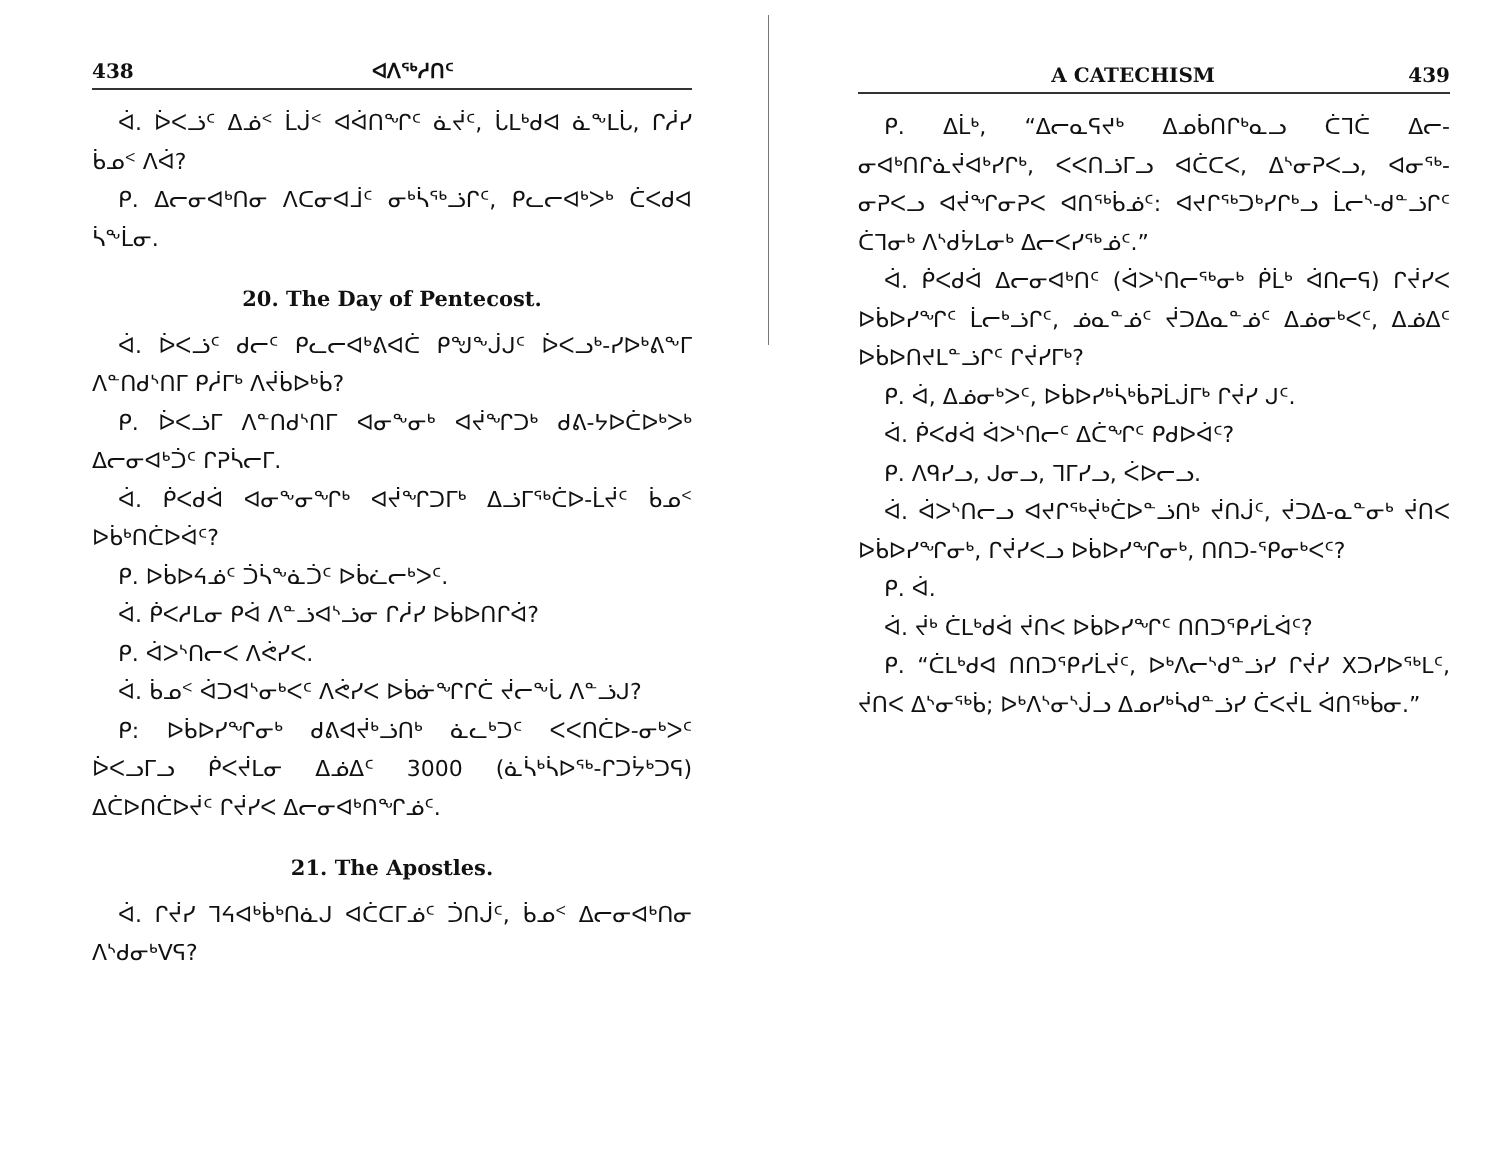438 ᐊᐱᖅᓱᑎᑦ
ᐋ. ᐆᐸᓘᑦ ᐃᓅᑉ ᒫᒎᑉ ᐊᐋᑎᖏᑦ ᓈᔫᑦ, ᒑᒪᒃᑯᐊ ᓈᖕᒪᒑ, ᒋᓲᓯ ᑳᓄᑉ ᐱᐋ?
ᑭ. ᐃᓕᓂᐊᒃᑎᓂ ᐱᑕᓂᐊᒨᑦ ᓂᒃᓵᖅᓘᒋᑦ, ᑭᓚᓕᐊᒃᐳᒃ ᑖᐸᑯᐊ ᓵᖕᒫᓂ.
20. The Day of Pentecost.
ᐋ. ᐆᐸᓘᑦ ᑯᓕᑦ ᑭᓚᓕᐊᒃᕕᐊᑖ ᑭᖑᖕᒎᒍᑦ ᐆᐸᓗᒃ-ᓯᐅᒃᕕᖕᒥ ᐱᓐᑎᑯᔅᑎᒥ ᑭᓲᒥᒃ ᐱᔫᑳᐅᒃᑳ?
ᑭ. ᐆᐸᓘᒥ ᐱᓐᑎᑯᔅᑎᒥ ᐊᓂᖕᓂᒃ ᐊᔫᖏᑐᒃ ᑯᕕ-ᔭᐅᑖᐅᒃᐳᒃ ᐃᓕᓂᐊᒃᑑᑦ ᒋᕈᓵᓕᒥ.
ᐋ. ᑮᐸᑯᐋ ᐊᓂᖕᓂᖏᒃ ᐊᔫᖏᑐᒥᒃ ᐃᓘᒥᖅᑖᐅ-ᒫᔫᑦ ᑳᓄᑉ ᐅᑳᒃᑎᑖᐅᐋᑦ?
ᑭ. ᐅᑳᐅᔦᓅᑦ ᑑᓵᖕᓈᑑᑦ ᐅᑳᓛᓕᒃᐳᑦ.
ᐋ. ᑮᐸᓱᒪᓂ ᑭᐋ ᐱᓐᓘᐊᔅᓘᓂ ᒋᓲᓯ ᐅᑳᐅᑎᒋᐋ?
ᑭ. ᐋᐳᔅᑎᓕᐸ ᐱᕚᓯᐸ.
ᐋ. ᑳᓄᑉ ᐋᑐᐊᔅᓂᒃᐸᑦ ᐱᕚᓯᐸ ᐅᑳᓃᖏᒋᑖ ᔫᓕᖕᒑ ᐱᓐᓘᒍ?
ᑭ: ᐅᑳᐅᓯᖏᓂᒃ ᑯᕕᐊᔫᒃᓘᑎᒃ ᓈᓚᒃᑐᑦ ᐸᐸᑎᑖᐅ-ᓂᒃᐳᑦ ᐆᐸᓗᒥᓗ ᑮᐸᔫᒪᓂ ᐃᓅᐃᑦ 3000 (ᓈᓵᒃᓵᐅᖅ-ᒋᑐᔮᒃᑐᕋ) ᐃᑖᐅᑎᑖᐅᔫᑦ ᒋᔫᓯᐸ ᐃᓕᓂᐊᒃᑎᖏᓅᑦ.
21. The Apostles.
ᐋ. ᒋᔫᓯ ᒣᔦᐊᒃᑳᒃᑎᓈᒍ ᐊᑖᑕᒥᓅᑦ ᑑᑎᒎᑦ, ᑳᓄᑉ ᐃᓕᓂᐊᒃᑎᓂ ᐱᔅᑯᓂᒃᐯᕋ?
A CATECHISM 439
ᑭ. ᐃᒫᒃ, “ᐃᓕᓇᕋᔪᒃ ᐃᓄᑳᑎᒋᒃᓇᓗ ᑖᒣᑖ ᐃᓕ-ᓂᐊᒃᑎᒋᓈᔫᐊᒃᓯᒋᒃ, ᐸᐸᑎᓘᒥᓗ ᐊᑖᑕᐸ, ᐃᔅᓂᕈᐸᓗ, ᐊᓂᖅ-ᓂᕈᐸᓗ ᐊᔫᖏᓂᕈᐸ ᐊᑎᖅᑳᓅᑦ: ᐊᔪᒋᖅᑐᒃᓯᒋᒃᓗ ᒫᓕᔅ-ᑯᓐᓘᒋᑦ ᑖᒣᓂᒃ ᐱᔅᑯᔮᒪᓂᒃ ᐃᓕᐸᓯᖅᓅᑦ.”
ᐋ. ᑮᐸᑯᐋ ᐃᓕᓂᐊᒃᑎᑦ (ᐋᐳᔅᑎᓕᖅᓂᒃ ᑮᒫᒃ ᐋᑎᓕᕋ) ᒋᔫᓯᐸ ᐅᑳᐅᓯᖏᑦ ᒫᓕᒃᓘᒋᑦ, ᓅᓇᓐᓅᑦ ᔫᑐᐃᓇᓐᓅᑦ ᐃᓅᓂᒃᐸᑦ, ᐃᓅᐃᑦ ᐅᑳᐅᑎᔪᒪᓐᓘᒋᑦ ᒋᔫᓯᒥᒃ?
ᑭ. ᐋ, ᐃᓅᓂᒃᐳᑦ, ᐅᑳᐅᓯᒃᓵᒃᑳᕈᒫᒎᒥᒃ ᒋᔫᓯ ᒍᑦ.
ᐋ. ᑮᐸᑯᐋ ᐋᐳᔅᑎᓕᑦ ᐃᑖᖏᑦ ᑭᑯᐅᐋᑦ?
ᑭ. ᐱᑫᓯᓗ, ᒍᓂᓗ, ᒣᒥᓯᓗ, ᐹᐅᓕᓗ.
ᐋ. ᐋᐳᔅᑎᓕᓗ ᐊᔪᒋᖅᔫᒃᑖᐅᓐᓘᑎᒃ ᔫᑎᒎᑦ, ᔫᑐᐃ-ᓇᓐᓂᒃ ᔫᑎᐸ ᐅᑳᐅᓯᖏᓂᒃ, ᒋᔫᓯᐸᓗ ᐅᑳᐅᓯᖏᓂᒃ, ᑎᑎᑐ-ᕿᓂᒃᐸᑦ?
ᑭ. ᐋ.
ᐋ. ᔫᒃ ᑖᒪᒃᑯᐋ ᔫᑎᐸ ᐅᑳᐅᓯᖏᑦ ᑎᑎᑐᕿᓯᒫᐋᑦ?
ᑭ. “ᑖᒪᒃᑯᐊ ᑎᑎᑐᕿᓯᒫᔫᑦ, ᐅᒃᐱᓕᔅᑯᓐᓘᓯ ᒋᔫᓯ Xᑐᓯᐅᖅᒪᑦ, ᔫᑎᐸ ᐃᔅᓂᖅᑳ; ᐅᒃᐱᔅᓂᔅᒎᓗ ᐃᓄᓯᒃᓵᑯᓐᓘᓯ ᑖᐸᔫᒪ ᐋᑎᖅᑳᓂ.”